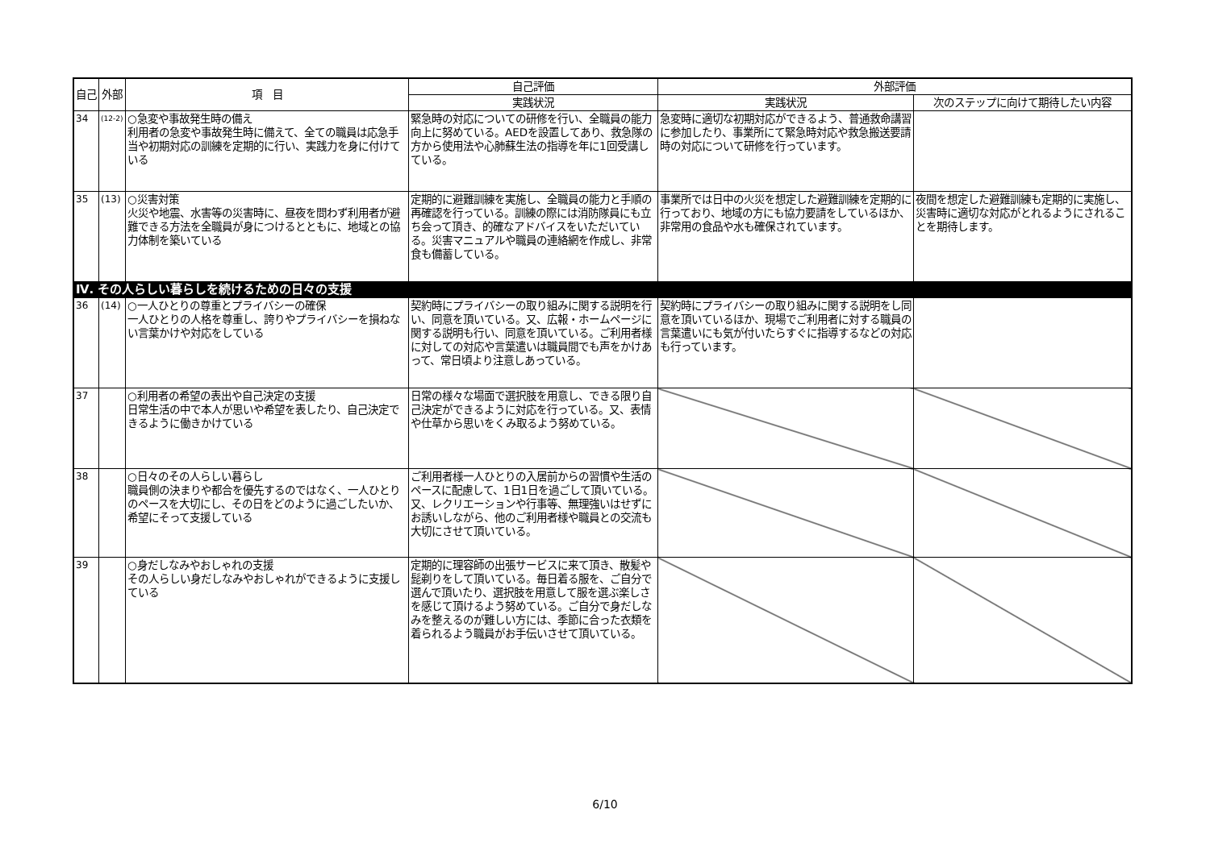| 自己 | 外部 | 項 目 | 自己評価 | 外部評価 | |
| --- | --- | --- | --- | --- | --- |
| | | | 実践状況 | 実践状況 | 次のステップに向けて期待したい内容 |
| 34 | (12-2) | ○急変や事故発生時の備え 利用者の急変や事故発生時に備えて、全ての職員は応急手当や初期対応の訓練を定期的に行い、実践力を身に付けている | 緊急時の対応についての研修を行い、全職員の能力向上に努めている。AEDを設置してあり、救急隊の方から使用法や心肺蘇生法の指導を年に1回受講している。 | 急変時に適切な初期対応ができるよう、普通救命講習に参加したり、事業所にて緊急時対応や救急搬送要請時の対応について研修を行っています。 | |
| 35 | (13) | ○災害対策 火災や地震、水害等の災害時に、昼夜を問わず利用者が避難できる方法を全職員が身につけるとともに、地域との協力体制を築いている | 定期的に避難訓練を実施し、全職員の能力と手順の再確認を行っている。訓練の際には消防隊員にも立ち会って頂き、的確なアドバイスをいただいている。災害マニュアルや職員の連絡網を作成し、非常食も備蓄している。 | 事業所では日中の火災を想定した避難訓練を定期的に行っており、地域の方にも協力要請をしているほか、非常用の食品や水も確保されています。 | 夜間を想定した避難訓練も定期的に実施し、災害時に適切な対応がとれるようにされることを期待します。 |
| Ⅳ. その人らしい暮らしを続けるための日々の支援 | | | | | |
| 36 | (14) | ○一人ひとりの尊重とプライバシーの確保 一人ひとりの人格を尊重し、誇りやプライバシーを損ねない言葉かけや対応をしている | 契約時にプライバシーの取り組みに関する説明を行い、同意を頂いている。又、広報・ホームページに関する説明も行い、同意を頂いている。ご利用者様に対しての対応や言葉遣いは職員間でも声をかけあって、常日頃より注意しあっている。 | 契約時にプライバシーの取り組みに関する説明をし同意を頂いているほか、現場でご利用者に対する職員の言葉遣いにも気が付いたらすぐに指導するなどの対応も行っています。 | |
| 37 | | ○利用者の希望の表出や自己決定の支援 日常生活の中で本人が思いや希望を表したり、自己決定できるように働きかけている | 日常の様々な場面で選択肢を用意し、できる限り自己決定ができるように対応を行っている。又、表情や仕草から思いをくみ取るよう努めている。 | | |
| 38 | | ○日々のその人らしい暮らし 職員側の決まりや都合を優先するのではなく、一人ひとりのペースを大切にし、その日をどのように過ごしたいか、希望にそって支援している | ご利用者様一人ひとりの入居前からの習慣や生活のペースに配慮して、1日1日を過ごして頂いている。又、レクリエーションや行事等、無理強いはせずにお誘いしながら、他のご利用者様や職員との交流も大切にさせて頂いている。 | | |
| 39 | | ○身だしなみやおしゃれの支援 その人らしい身だしなみやおしゃれができるように支援している | 定期的に理容師の出張サービスに来て頂き、散髪や髭剃りをして頂いている。毎日着る服を、ご自分で選んで頂いたり、選択肢を用意して服を選ぶ楽しさを感じて頂けるよう努めている。ご自分で身だしなみを整えるのが難しい方には、季節に合った衣類を着られるよう職員がお手伝いさせて頂いている。 | | |
6/10